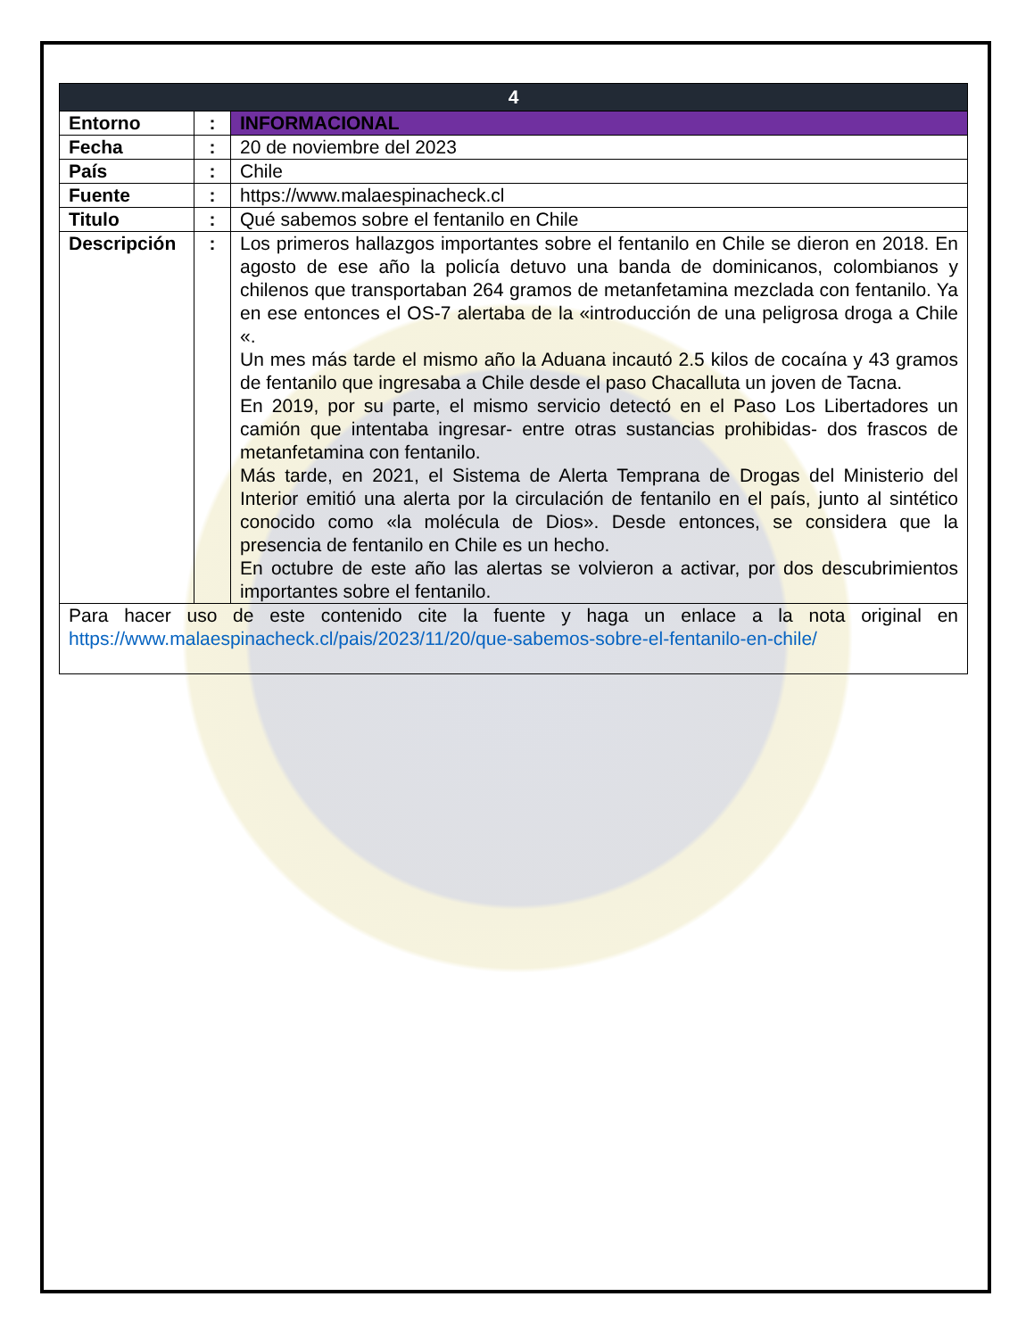| 4 | | |
| --- | --- | --- |
| Entorno | : | INFORMACIONAL |
| Fecha | : | 20 de noviembre del 2023 |
| País | : | Chile |
| Fuente | : | https://www.malaespinacheck.cl |
| Titulo | : | Qué sabemos sobre el fentanilo en Chile |
| Descripción | : | Los primeros hallazgos importantes sobre el fentanilo en Chile se dieron en 2018. En agosto de ese año la policía detuvo una banda de dominicanos, colombianos y chilenos que transportaban 264 gramos de metanfetamina mezclada con fentanilo. Ya en ese entonces el OS-7 alertaba de la «introducción de una peligrosa droga a Chile «. Un mes más tarde el mismo año la Aduana incautó 2.5 kilos de cocaína y 43 gramos de fentanilo que ingresaba a Chile desde el paso Chacalluta un joven de Tacna. En 2019, por su parte, el mismo servicio detectó en el Paso Los Libertadores un camión que intentaba ingresar- entre otras sustancias prohibidas- dos frascos de metanfetamina con fentanilo. Más tarde, en 2021, el Sistema de Alerta Temprana de Drogas del Ministerio del Interior emitió una alerta por la circulación de fentanilo en el país, junto al sintético conocido como «la molécula de Dios». Desde entonces, se considera que la presencia de fentanilo en Chile es un hecho. En octubre de este año las alertas se volvieron a activar, por dos descubrimientos importantes sobre el fentanilo. |
| Para hacer uso de este contenido cite la fuente y haga un enlace a la nota original en https://www.malaespinacheck.cl/pais/2023/11/20/que-sabemos-sobre-el-fentanilo-en-chile/ | | |